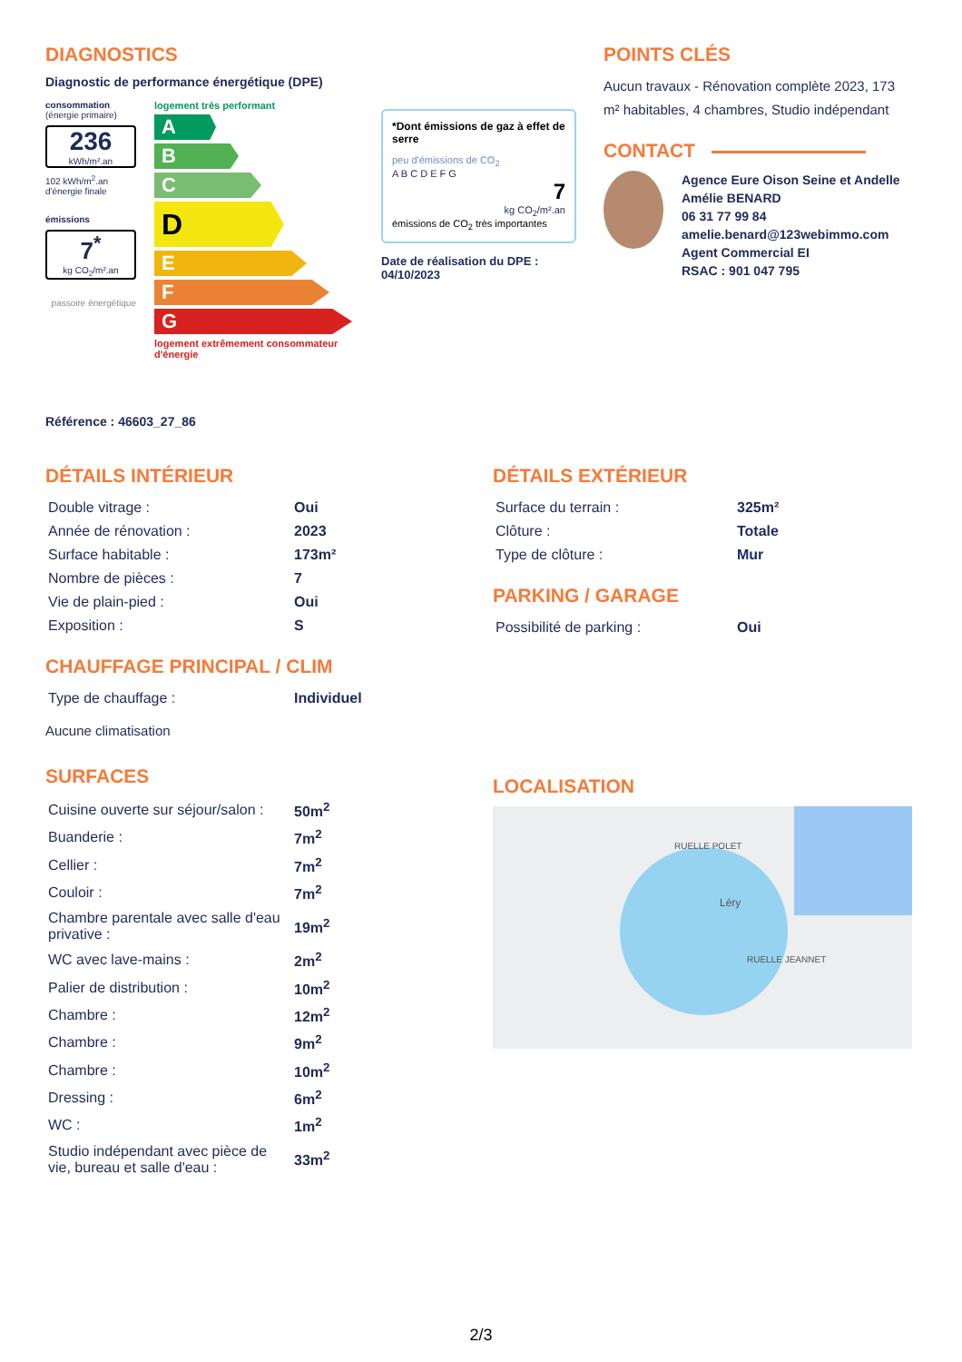DIAGNOSTICS
Diagnostic de performance énergétique (DPE)
consommation
(énergie primaire)
236
kWh/m².an
102 kWh/m<sup>2</sup>.an d'énergie finale
émissions
7<sup>*</sup>
kg CO<sub>2</sub>/m².an
passoire énergétique
logement très performant
A
B
C
D
E
F
G
logement extrêmement consommateur d'énergie
*Dont émissions de gaz à effet de serre
peu d'émissions de CO<sub>2</sub>
A B C D E F G
7
kg CO<sub>2</sub>/m².an
émissions de CO<sub>2</sub> très importantes
Date de réalisation du DPE : 04/10/2023
POINTS CLÉS
Aucun travaux - Rénovation complète 2023, 173 m² habitables, 4 chambres, Studio indépendant
CONTACT
Agence Eure Oison Seine et Andelle
Amélie BENARD
06 31 77 99 84
amelie.benard@123webimmo.com
Agent Commercial EI
RSAC : 901 047 795
Référence : 46603_27_86
DÉTAILS INTÉRIEUR
| Double vitrage : | Oui |
| Année de rénovation : | 2023 |
| Surface habitable : | 173m² |
| Nombre de pièces : | 7 |
| Vie de plain-pied : | Oui |
| Exposition : | S |
CHAUFFAGE PRINCIPAL / CLIM
| Type de chauffage : | Individuel |
Aucune climatisation
SURFACES
| Cuisine ouverte sur séjour/salon : | 50m<sup>2</sup> |
| Buanderie : | 7m<sup>2</sup> |
| Cellier : | 7m<sup>2</sup> |
| Couloir : | 7m<sup>2</sup> |
| Chambre parentale avec salle d'eau privative : | 19m<sup>2</sup> |
| WC avec lave-mains : | 2m<sup>2</sup> |
| Palier de distribution : | 10m<sup>2</sup> |
| Chambre : | 12m<sup>2</sup> |
| Chambre : | 9m<sup>2</sup> |
| Chambre : | 10m<sup>2</sup> |
| Dressing : | 6m<sup>2</sup> |
| WC : | 1m<sup>2</sup> |
| Studio indépendant avec pièce de vie, bureau et salle d'eau : | 33m<sup>2</sup> |
DÉTAILS EXTÉRIEUR
| Surface du terrain : | 325m² |
| Clôture : | Totale |
| Type de clôture : | Mur |
PARKING / GARAGE
| Possibilité de parking : | Oui |
LOCALISATION
RUELLE POLET
Léry
RUELLE JEANNET
2/3